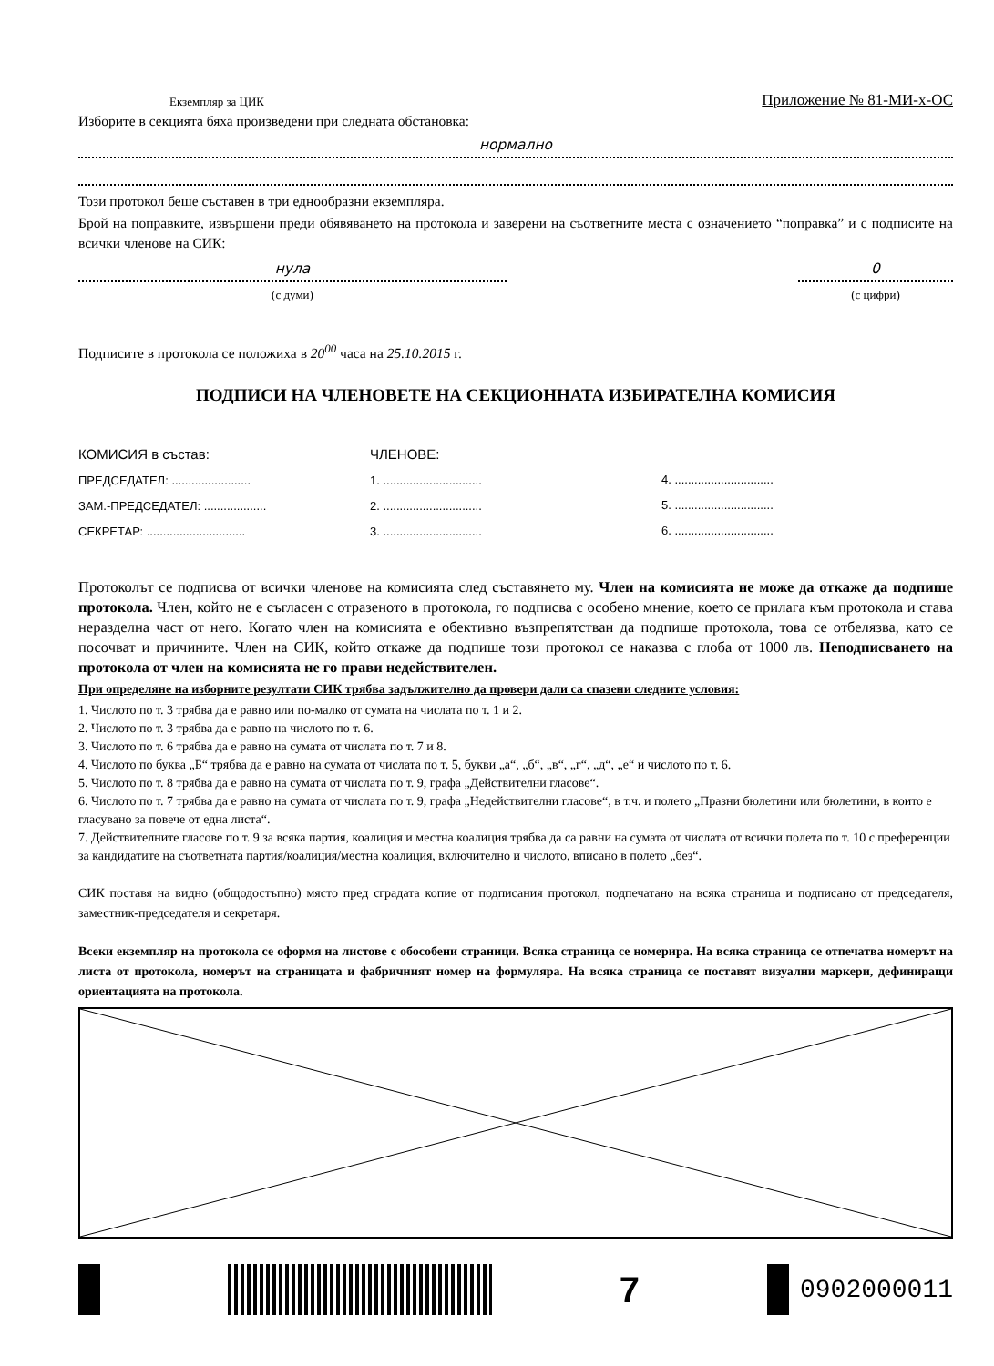Екземпляр за ЦИК Приложение № 81-МИ-х-ОС
Изборите в секцията бяха произведени при следната обстановка:
нормално
Този протокол беше съставен в три еднообразни екземпляра.
Брой на поправките, извършени преди обявяването на протокола и заверени на съответните места с означението “поправка” и с подписите на всички членове на СИК:
нула
(с думи)
0
(с цифри)
Подписите в протокола се положиха в 20<sup>00</sup> часа на 25.10.2015 г.
ПОДПИСИ НА ЧЛЕНОВЕТЕ НА СЕКЦИОННАТА ИЗБИРАТЕЛНА КОМИСИЯ
КОМИСИЯ в състав:
ПРЕДСЕДАТЕЛ: ........................
ЗАМ.-ПРЕДСЕДАТЕЛ: ...................
СЕКРЕТАР: ..............................
ЧЛЕНОВЕ:
1. ..............................
2. ..............................
3. ..............................
4. ..............................
5. ..............................
6. ..............................
Протоколът се подписва от всички членове на комисията след съставянето му. Член на комисията не може да откаже да подпише протокола. Член, който не е съгласен с отразеното в протокола, го подписва с особено мнение, което се прилага към протокола и става неразделна част от него. Когато член на комисията е обективно възпрепятстван да подпише протокола, това се отбелязва, като се посочват и причините. Член на СИК, който откаже да подпише този протокол се наказва с глоба от 1000 лв. Неподписването на протокола от член на комисията не го прави недействителен.
При определяне на изборните резултати СИК трябва задължително да провери дали са спазени следните условия:
1. Числото по т. 3 трябва да е равно или по-малко от сумата на числата по т. 1 и 2.
2. Числото по т. 3 трябва да е равно на числото по т. 6.
3. Числото по т. 6 трябва да е равно на сумата от числата по т. 7 и 8.
4. Числото по буква „Б“ трябва да е равно на сумата от числата по т. 5, букви „а“, „б“, „в“, „г“, „д“, „е“ и числото по т. 6.
5. Числото по т. 8 трябва да е равно на сумата от числата по т. 9, графа „Действителни гласове“.
6. Числото по т. 7 трябва да е равно на сумата от числата по т. 9, графа „Недействителни гласове“, в т.ч. и полето „Празни бюлетини или бюлетини, в които е гласувано за повече от една листа“.
7. Действителните гласове по т. 9 за всяка партия, коалиция и местна коалиция трябва да са равни на сумата от числата от всички полета по т. 10 с преференции за кандидатите на съответната партия/коалиция/местна коалиция, включително и числото, вписано в полето „без“.
СИК поставя на видно (общодостъпно) място пред сградата копие от подписания протокол, подпечатано на всяка страница и подписано от председателя, заместник-председателя и секретаря.
Всеки екземпляр на протокола се оформя на листове с обособени страници. Всяка страница се номерира. На всяка страница се отпечатва номерът на листа от протокола, номерът на страницата и фабричният номер на формуляра. На всяка страница се поставят визуални маркери, дефиниращи ориентацията на протокола.
7
0902000011